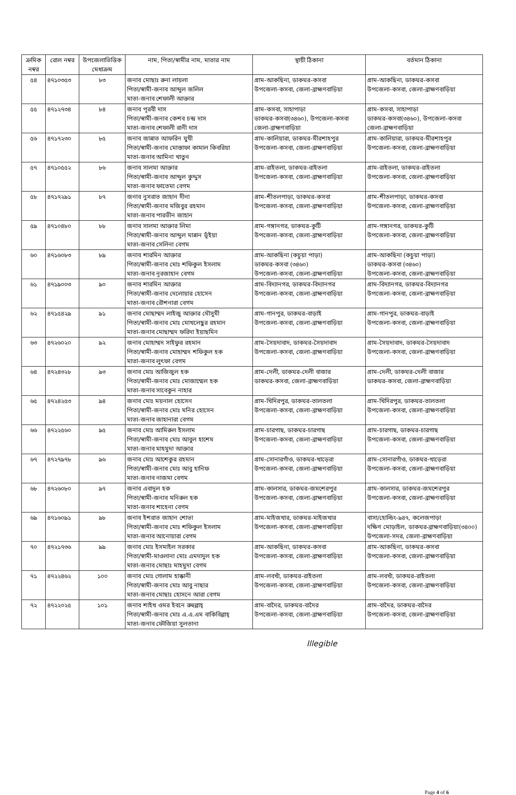| ক্রমিক নম্বর | রোল নম্বর | উপজেলাভিত্তিক মেধাক্রম | নাম, পিতা/স্বামীর নাম, মাতার নাম | স্থায়ী ঠিকানা | বর্তমান ঠিকানা |
| --- | --- | --- | --- | --- | --- |
| ৫৪ | ৪৭১০৩৫৩ | ৮৩ | জনাব মোছাঃ রুনা লায়লা পিতা/স্বামী-জনাব আব্দুল জলিল মাতা-জনাব শেফালী আক্তার | গ্রাম-আকছিনা, ডাকঘর-কসবা উপজেলা-কসবা, জেলা-ব্রাহ্মণবাড়িয়া | গ্রাম-আকছিনা, ডাকঘর-কসবা উপজেলা-কসবা, জেলা-ব্রাহ্মণবাড়িয়া |
| ৫৫ | ৪৭১২৭৩৪ | ৮৪ | জনাব পূরবী দাস পিতা/স্বামী-জনাব কেশব চন্দ্র দাস মাতা-জনাব শেফালী রানী দাস | গ্রাম-কসবা, সাহাপাড়া ডাকঘর-কসবা(৩৪৬০), উপজেলা-কসবা জেলা-ব্রাহ্মণবাড়িয়া | গ্রাম-কসবা, সাহাপাড়া ডাকঘর-কসবা(৩৪৬০), উপজেলা-কসবা জেলা-ব্রাহ্মণবাড়িয়া |
| ৫৬ | ৪৭১৭২৩০ | ৮৫ | জনাব জান্নাত আফরিন যুথী পিতা/স্বামী-জনাব মোস্তাফা কামাল কিবরিয়া মাতা-জনাব আমিনা খাতুন | গ্রাম-কালিয়ারা, ডাকঘর-মীরশাহপুর উপজেলা-কসবা, জেলা-ব্রাহ্মণবাড়িয়া | গ্রাম-কালিয়ারা, ডাকঘর-মীরশাহপুর উপজেলা-কসবা, জেলা-ব্রাহ্মণবাড়িয়া |
| ৫৭ | ৪৭১০৫৫২ | ৮৬ | জনাব সালমা আক্তার পিতা/স্বামী-জনাব আব্দুল কুদ্দুস মাতা-জনাব ফাতেমা বেগম | গ্রাম-রাইতলা, ডাকঘর-রাইতলা উপজেলা-কসবা, জেলা-ব্রাহ্মণবাড়িয়া | গ্রাম-রাইতলা, ডাকঘর-রাইতলা উপজেলা-কসবা, জেলা-ব্রাহ্মণবাড়িয়া |
| ৫৮ | ৪৭১৭২৯১ | ৮৭ | জনাব নুসরাত জাহান দীনা পিতা/স্বামী-জনাব মজিবুর রহমান মাতা-জনাব পারভীন জাহান | গ্রাম-শীতলপাড়া, ডাকঘর-কসবা উপজেলা-কসবা, জেলা-ব্রাহ্মণবাড়িয়া | গ্রাম-শীতলপাড়া, ডাকঘর-কসবা উপজেলা-কসবা, জেলা-ব্রাহ্মণবাড়িয়া |
| ৫৯ | ৪৭১০৪৮০ | ৮৮ | জনাব সালমা আক্তার লিমা পিতা/স্বামী-জনাব আব্দুল মান্নান ভূঁইয়া মাতা-জনাব সেলিনা বেগম | গ্রাম-গঙ্গানগর, ডাকঘর-কুটি উপজেলা-কসবা, জেলা-ব্রাহ্মণবাড়িয়া | গ্রাম-গঙ্গানগর, ডাকঘর-কুটি উপজেলা-কসবা, জেলা-ব্রাহ্মণবাড়িয়া |
| ৬০ | ৪৭১৬০৮৩ | ৮৯ | জনাব শারমিন আক্তার পিতা/স্বামী-জনাব মোঃ শফিকুল ইসলাম মাতা-জনাব নূরজাহান বেগম | গ্রাম-আকছিনা (কচুয়া পাড়া) ডাকঘর-কসবা (৩৪৬০) উপজেলা-কসবা, জেলা-ব্রাহ্মণবাড়িয়া | গ্রাম-আকছিনা (কচুয়া পাড়া) ডাকঘর-কসবা (৩৪৬০) উপজেলা-কসবা, জেলা-ব্রাহ্মণবাড়িয়া |
| ৬১ | ৪৭১৯০০৩ | ৯০ | জনাব শারমিন আক্তার পিতা/স্বামী-জনাব দেলোয়ার হোসেন মাতা-জনাব রৌশনারা বেগম | গ্রাম-বিদ্যানগর, ডাকঘর-বিদ্যানগর উপজেলা-কসবা, জেলা-ব্রাহ্মণবাড়িয়া | গ্রাম-বিদ্যানগর, ডাকঘর-বিদ্যানগর উপজেলা-কসবা, জেলা-ব্রাহ্মণবাড়িয়া |
| ৬২ | ৪৭১৫৪২৯ | ৯১ | জনাব মোছাম্মদ লাইজু আক্তার মৌসুমী পিতা/স্বামী-জনাব মোঃ মোখলেছুর রহমান মাতা-জনাব মোছাম্মদ ফরিদা ইয়াছমিন | গ্রাম-গানপুর, ডাকঘর-বাড়াই উপজেলা-কসবা, জেলা-ব্রাহ্মণবাড়িয়া | গ্রাম-গানপুর, ডাকঘর-বাড়াই উপজেলা-কসবা, জেলা-ব্রাহ্মণবাড়িয়া |
| ৬৩ | ৪৭২৬০২০ | ৯২ | জনাব মোহাম্মদ সাইফুর রহমান পিতা/স্বামী-জনাব মোহাম্মদ শফিকুল হক মাতা-জনাব লুৎফা বেগম | গ্রাম-সৈয়দাবাদ, ডাকঘর-সৈয়দাবাদ উপজেলা-কসবা, জেলা-ব্রাহ্মণবাড়িয়া | গ্রাম-সৈয়দাবাদ, ডাকঘর-সৈয়দাবাদ উপজেলা-কসবা, জেলা-ব্রাহ্মণবাড়িয়া |
| ৬৪ | ৪৭২৪৩২৮ | ৯৩ | জনাব মোঃ আজিজুল হক পিতা/স্বামী-জনাব মোঃ মোজাম্মেল হক মাতা-জনাব সাবেকুন নাহার | গ্রাম-দেলী, ডাকঘর-দেলী বাজার ডাকঘর-কসবা, জেলা-ব্রাহ্মণবাড়িয়া | গ্রাম-দেলী, ডাকঘর-দেলী বাজার ডাকঘর-কসবা, জেলা-ব্রাহ্মণবাড়িয়া |
| ৬৫ | ৪৭২৪২৫৩ | ৯৪ | জনাব মোঃ ময়নাল হোসেন পিতা/স্বামী-জনাব মোঃ মনির হোসেন মাতা-জনাব জাহানারা বেগম | গ্রাম-খিদিরপুর, ডাকঘর-তালতলা উপজেলা-কসবা, জেলা-ব্রাহ্মণবাড়িয়া | গ্রাম-খিদিরপুর, ডাকঘর-তালতলা উপজেলা-কসবা, জেলা-ব্রাহ্মণবাড়িয়া |
| ৬৬ | ৪৭২২৫৬০ | ৯৫ | জনাব মোঃ আমিরুল ইসলাম পিতা/স্বামী-জনাব মোঃ আবুল হাশেম মাতা-জনাব মাহমুদা আক্তার | গ্রাম-চারগাছ, ডাকঘর-চারগাছ উপজেলা-কসবা, জেলা-ব্রাহ্মণবাড়িয়া | গ্রাম-চারগাছ, ডাকঘর-চারগাছ উপজেলা-কসবা, জেলা-ব্রাহ্মণবাড়িয়া |
| ৬৭ | ৪৭২৭৯৭৮ | ৯৬ | জনাব মোঃ আশেকুর রহমান পিতা/স্বামী-জনাব মোঃ আবু হানিফ মাতা-জনাব নাজমা বেগম | গ্রাম-সোনারগাঁও, ডাকঘর-খাড়েরা উপজেলা-কসবা, জেলা-ব্রাহ্মণবাড়িয়া | গ্রাম-সোনারগাঁও, ডাকঘর-খাড়েরা উপজেলা-কসবা, জেলা-ব্রাহ্মণবাড়িয়া |
| ৬৮ | ৪৭২৬০৮০ | ৯৭ | জনাব এবাদুল হক পিতা/স্বামী-জনাব মনিরুল হক মাতা-জনাব শাহেনা বেগম | গ্রাম-কালসার, ডাকঘর-জমশেরপুর উপজেলা-কসবা, জেলা-ব্রাহ্মণবাড়িয়া | গ্রাম-কালসার, ডাকঘর-জমশেরপুর উপজেলা-কসবা, জেলা-ব্রাহ্মণবাড়িয়া |
| ৬৯ | ৪৭১৬০৯১ | ৯৮ | জনাব ইশরাত জাহান শোভা পিতা/স্বামী-জনাব মোঃ শফিকুল ইসলাম মাতা-জনাব আনোয়ারা বেগম | গ্রাম-মাইজখার, ডাকঘর-মাইজখার উপজেলা-কসবা, জেলা-ব্রাহ্মণবাড়িয়া | বাসা/হোল্ডিং-৯৪৭, কলেজপাড়া দক্ষিণ মোড়াইল, ডাকঘর-ব্রাহ্মণবাড়িয়া(৩৪০০) উপজেলা-সদর, জেলা-ব্রাহ্মণবাড়িয়া |
| ৭০ | ৪৭২১৭৩৬ | ৯৯ | জনাব মোঃ ইসমাইল সরকার পিতা/স্বামী-মাওলানা মোঃ এমদাদুল হক মাতা-জনাব মোছাঃ মাহমুদা বেগম | গ্রাম-আকছিনা, ডাকঘর-কসবা উপজেলা-কসবা, জেলা-ব্রাহ্মণবাড়িয়া | গ্রাম-আকছিনা, ডাকঘর-কসবা উপজেলা-কসবা, জেলা-ব্রাহ্মণবাড়িয়া |
| ৭১ | ৪৭২২৪৬২ | ১০০ | জনাব মোঃ গোলাম হাক্কানী পিতা/স্বামী-জনাব মোঃ আবু নাছার মাতা-জনাব মোছাঃ হোসনে আরা বেগম | গ্রাম-লবখাঁ, ডাকঘর-রাইতলা উপজেলা-কসবা, জেলা-ব্রাহ্মণবাড়িয়া | গ্রাম-লবখাঁ, ডাকঘর-রাইতলা উপজেলা-কসবা, জেলা-ব্রাহ্মণবাড়িয়া |
| ৭২ | ৪৭২২০২৫ | ১০১ | জনাব শাইখ ওমর ইবনে রুহুল্লাহ্ পিতা/স্বামী-জনাব মোঃ এ.এ.এম বাকিবিল্লাহ্ মাতা-জনাব ফৌজিয়া সুলতানা | গ্রাম-বাদৈর, ডাকঘর-বাদৈর উপজেলা-কসবা, জেলা-ব্রাহ্মণবাড়িয়া | গ্রাম-বাদৈর, ডাকঘর-বাদৈর উপজেলা-কসবা, জেলা-ব্রাহ্মণবাড়িয়া |
Illegible
Page 4 of 6